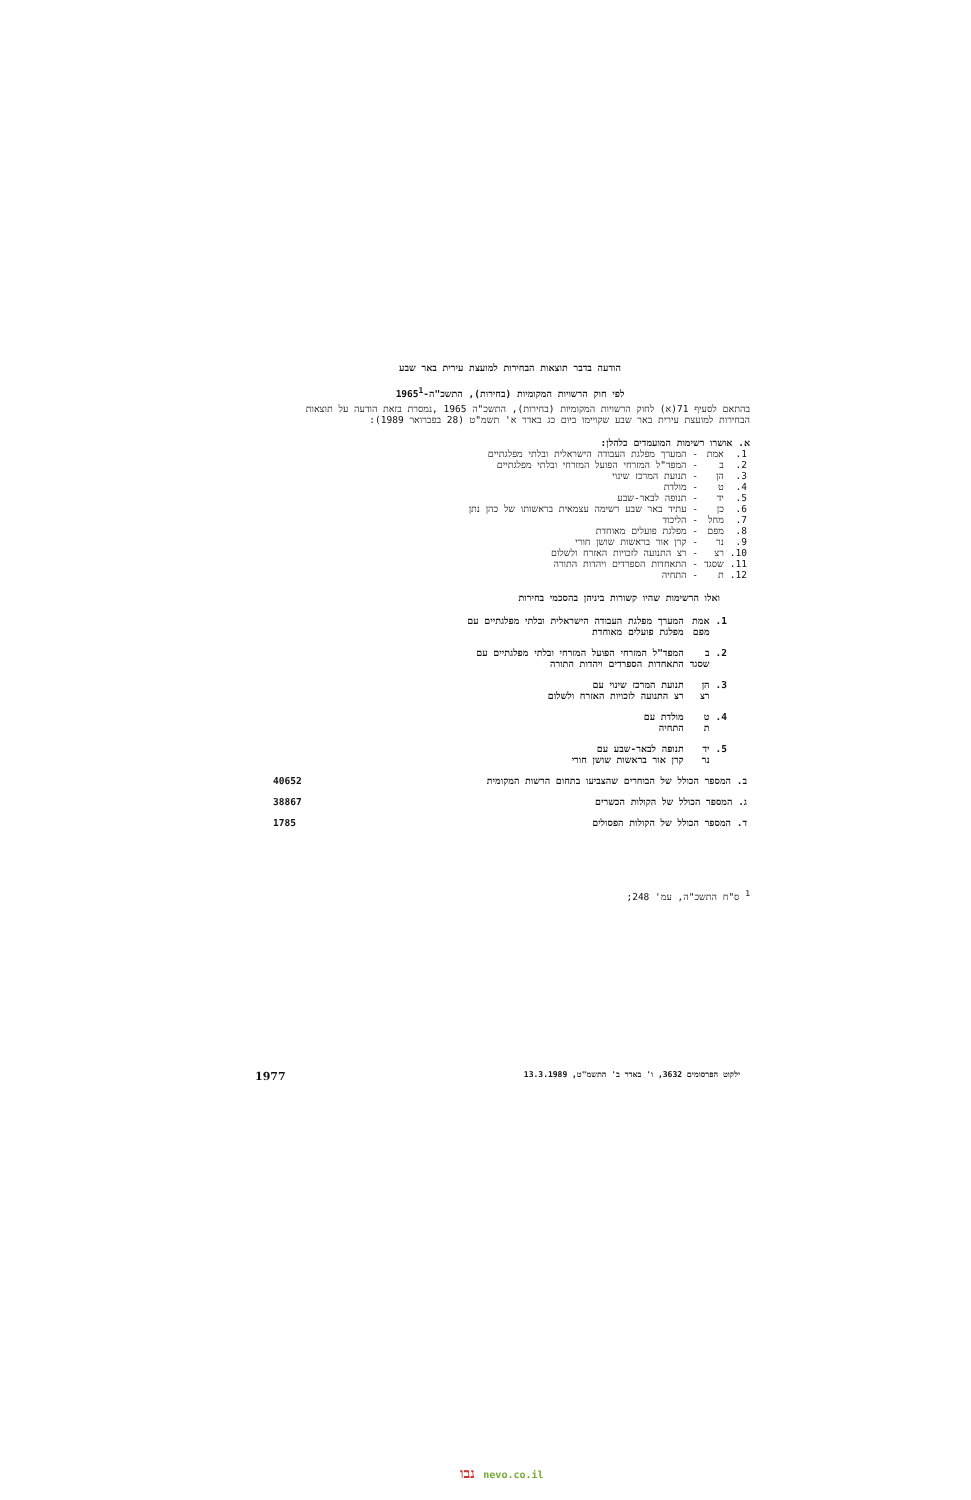הודעה בדבר תוצאות הבחירות למועצת עירית באר שבע
לפי חוק הרשויות המקומיות (בחירות), התשכ"ה-1965<sup>1</sup>
בהתאם לסעיף 71(א) לחוק הרשויות המקומיות (בחירות), התשכ"ה 1965 ,נמסרת בזאת הודעה על תוצאות הבחירות למועצת עירית באר שבע שקויימו ביום כג באדר א' תשמ"ט (28 בפברואר 1989):
א. אושרו רשימות המועמדים כלהלן:
| 1. | אמת | - המערך מפלגת העבודה הישראלית ובלתי מפלגתיים |
| 2. | ב | - המפד"ל המזרחי הפועל המזרחי ובלתי מפלגתיים |
| 3. | הן | - תנועת המרכז שינוי |
| 4. | ט | - מולדת |
| 5. | יד | - תנופה לבאר-שבע |
| 6. | כן | - עתיד באר שבע רשימה עצמאית בראשותו של כהן נתן |
| 7. | מחל | - הליכוד |
| 8. | מפם | - מפלגת פועלים מאוחדת |
| 9. | נר | - קרן אור בראשות שושן חורי |
| 10. | רצ | - רצ התנועה לזכויות האזרח ולשלום |
| 11. | שסגד | - התאחדות הספרדים ויהדות התורה |
| 12. | ת | - התחיה |
ואלו הרשימות שהיו קשורות ביניהן בהסכמי בחירות
| 1. | אמת מפם | המערך מפלגת העבודה הישראלית ובלתי מפלגתיים עם מפלגת פועלים מאוחדת |
| 2. | ב שסגד | המפד"ל המזרחי הפועל המזרחי ובלתי מפלגתיים עם התאחדות הספרדים ויהדות התורה |
| 3. | הן רצ | תנועת המרכז שינוי עם רצ התנועה לזכויות האזרח ולשלום |
| 4. | ט ת | מולדת עם התחיה |
| 5. | יד נר | תנופה לבאר-שבע עם קרן אור בראשות שושן חורי |
| ב. המספר הכולל של הבוחרים שהצביעו בתחום הרשות המקומית | 40652 |
| ג. המספר הכולל של הקולות הכשרים | 38867 |
| ד. המספר הכולל של הקולות הפסולים | 1785 |
<sup>1</sup> ס"ח התשכ"ה, עמ' 248;
ילקוט הפרסומים 3632, ו' באדר ב' התשמ"ט, 13.3.1989 1977
נבו nevo.co.il